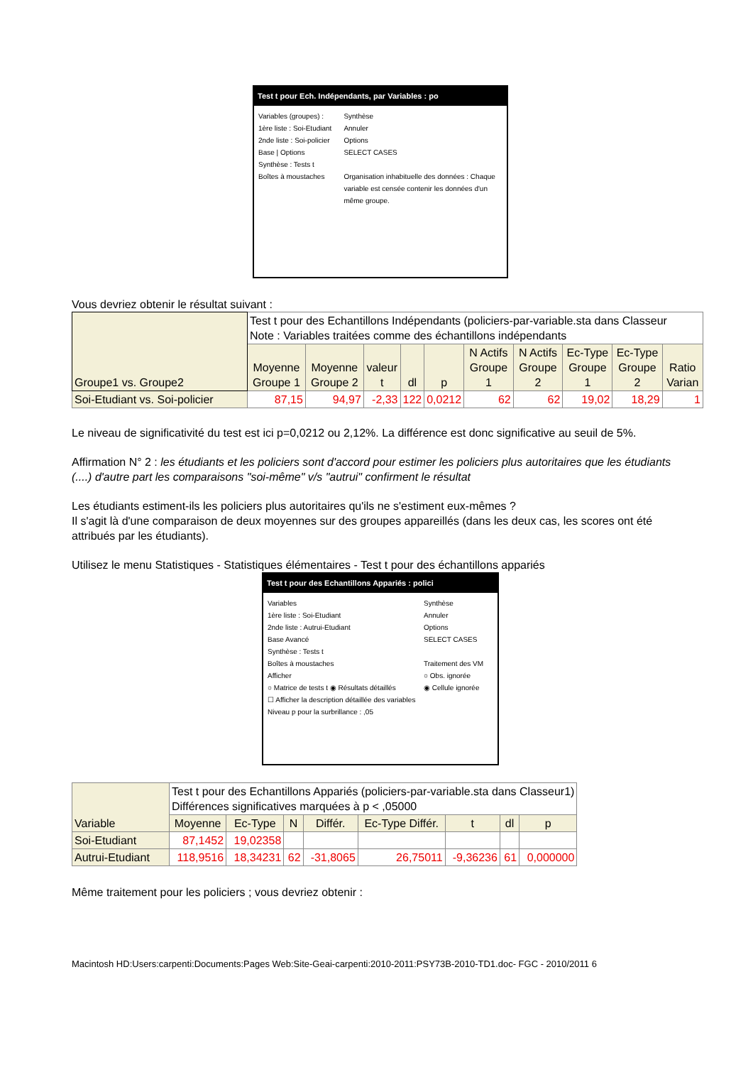Test t pour Ech. Indépendants, par Variables : po
Variables (groupes) :
1ère liste : Soi-Etudiant
2nde liste : Soi-policier
Base | Options
Synthèse : Tests t
Boîtes à moustaches
Synthèse
Annuler
Options
SELECT CASES
Organisation inhabituelle des données : Chaque variable est censée contenir les données d'un même groupe.
Vous devriez obtenir le résultat suivant :
| Groupe1 vs. Groupe2 | Test t pour des Echantillons Indépendants (policiers-par-variable.sta dans Classeur Note : Variables traitées comme des échantillons indépendants | | | | | | | | | |
| | Moyenne Groupe 1 | Moyenne Groupe 2 | valeur t | dl | p | N Actifs Groupe 1 | N Actifs Groupe 2 | Ec-Type Groupe 1 | Ec-Type Groupe 2 | Ratio Varian |
| Soi-Etudiant vs. Soi-policier | 87,15 | 94,97 | -2,33 | 122 | 0,0212 | 62 | 62 | 19,02 | 18,29 | 1 |
Le niveau de significativité du test est ici p=0,0212 ou 2,12%. La différence est donc significative au seuil de 5%.
Affirmation N° 2 : les étudiants et les policiers sont d'accord pour estimer les policiers plus autoritaires que les étudiants (....) d'autre part les comparaisons "soi-même" v/s "autrui" confirment le résultat
Les étudiants estiment-ils les policiers plus autoritaires qu'ils ne s'estiment eux-mêmes ?
Il s'agit là d'une comparaison de deux moyennes sur des groupes appareillés (dans les deux cas, les scores ont été attribués par les étudiants).
Utilisez le menu Statistiques - Statistiques élémentaires - Test t pour des échantillons appariés
Test t pour des Echantillons Appariés : polici
Variables
1ère liste : Soi-Etudiant
2nde liste : Autrui-Etudiant
Base Avancé
Synthèse : Tests t
Boîtes à moustaches
Afficher
○ Matrice de tests t ◉ Résultats détaillés
☐ Afficher la description détaillée des variables
Niveau p pour la surbrillance : ,05
Synthèse
Annuler
Options
SELECT CASES
Traitement des VM
○ Obs. ignorée
◉ Cellule ignorée
| Variable | Test t pour des Echantillons Appariés (policiers-par-variable.sta dans Classeur1) Différences significatives marquées à p < ,05000 | | | | | | | |
| | Moyenne | Ec-Type | N | Différ. | Ec-Type Différ. | t | dl | p |
| Soi-Etudiant | 87,1452 | 19,02358 | | | | | | |
| Autrui-Etudiant | 118,9516 | 18,34231 | 62 | -31,8065 | 26,75011 | -9,36236 | 61 | 0,000000 |
Même traitement pour les policiers ; vous devriez obtenir :
Macintosh HD:Users:carpenti:Documents:Pages Web:Site-Geai-carpenti:2010-2011:PSY73B-2010-TD1.doc- FGC - 2010/2011 6